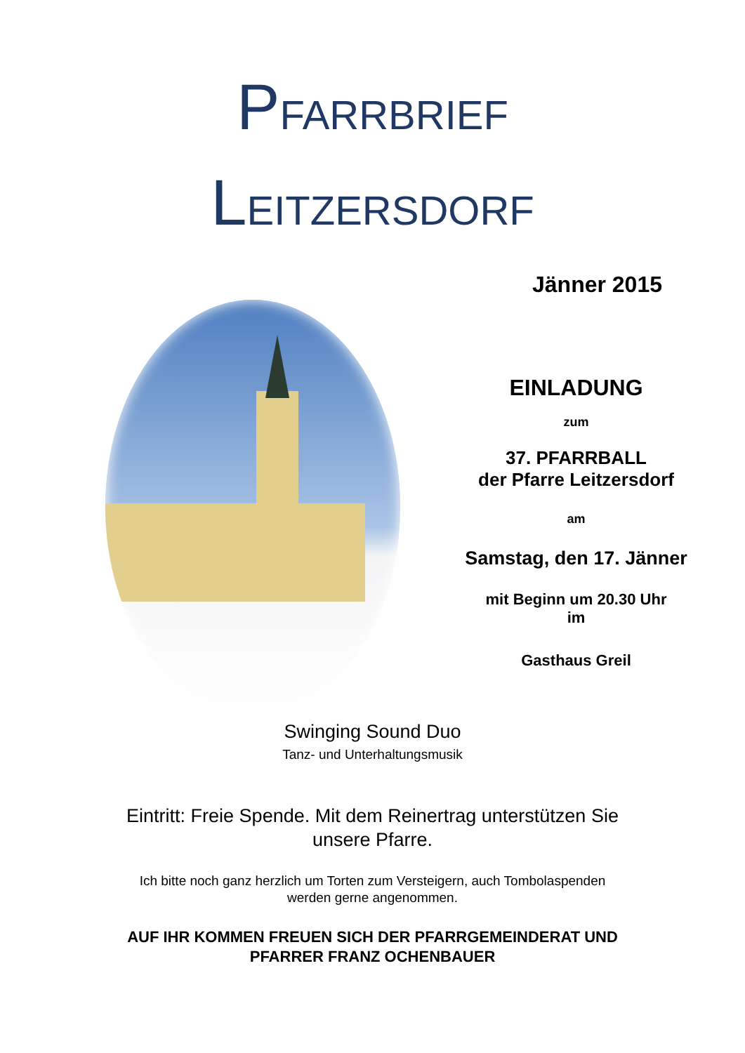PFARRBRIEF
LEITZERSDORF
Jänner 2015
EINLADUNG
zum
37. PFARRBALL
der Pfarre Leitzersdorf
am
Samstag, den 17. Jänner
mit Beginn um 20.30 Uhr
im
Gasthaus Greil
Swinging Sound Duo
Tanz- und Unterhaltungsmusik
Eintritt: Freie Spende. Mit dem Reinertrag unterstützen Sie
unsere Pfarre.
Ich bitte noch ganz herzlich um Torten zum Versteigern, auch Tombolaspenden
werden gerne angenommen.
AUF IHR KOMMEN FREUEN SICH DER PFARRGEMEINDERAT UND
PFARRER FRANZ OCHENBAUER